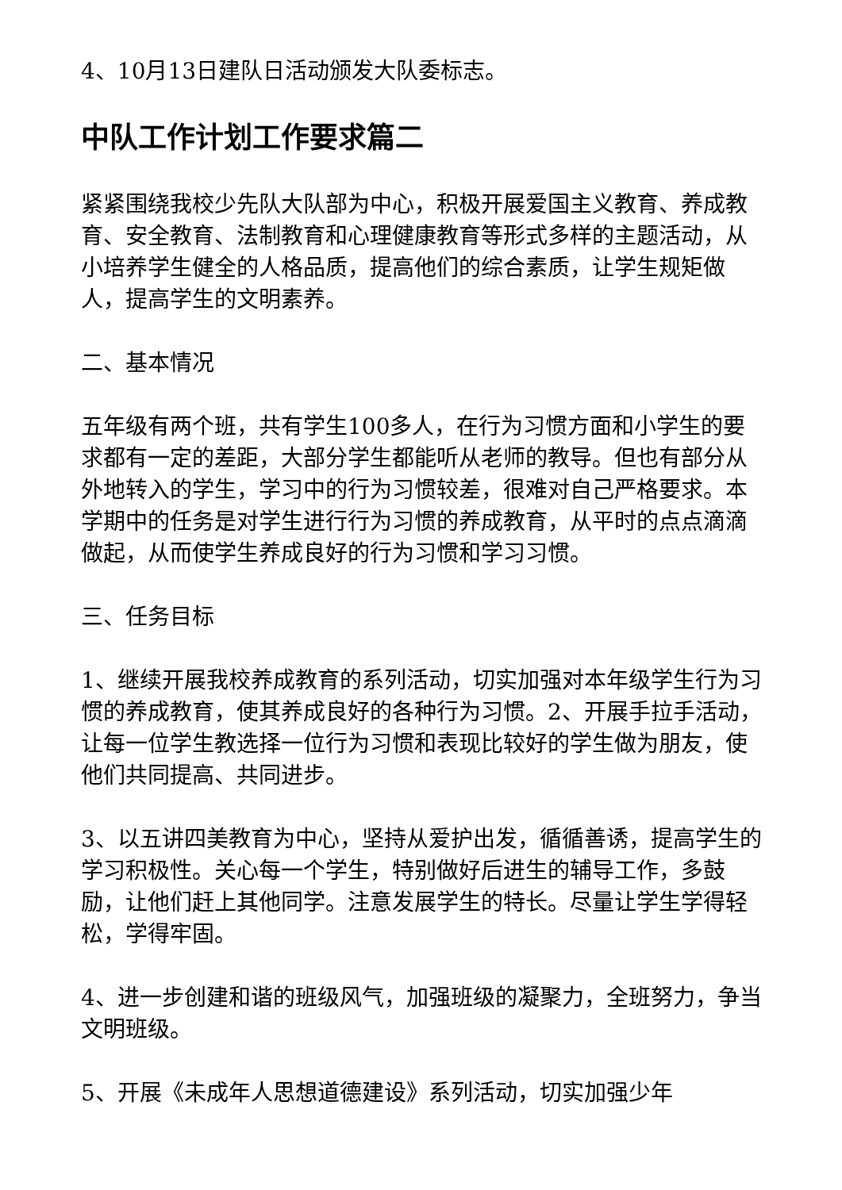4、10月13日建队日活动颁发大队委标志。
中队工作计划工作要求篇二
紧紧围绕我校少先队大队部为中心，积极开展爱国主义教育、养成教育、安全教育、法制教育和心理健康教育等形式多样的主题活动，从小培养学生健全的人格品质，提高他们的综合素质，让学生规矩做人，提高学生的文明素养。
二、基本情况
五年级有两个班，共有学生100多人，在行为习惯方面和小学生的要求都有一定的差距，大部分学生都能听从老师的教导。但也有部分从外地转入的学生，学习中的行为习惯较差，很难对自己严格要求。本学期中的任务是对学生进行行为习惯的养成教育，从平时的点点滴滴做起，从而使学生养成良好的行为习惯和学习习惯。
三、任务目标
1、继续开展我校养成教育的系列活动，切实加强对本年级学生行为习惯的养成教育，使其养成良好的各种行为习惯。2、开展手拉手活动，让每一位学生教选择一位行为习惯和表现比较好的学生做为朋友，使他们共同提高、共同进步。
3、以五讲四美教育为中心，坚持从爱护出发，循循善诱，提高学生的学习积极性。关心每一个学生，特别做好后进生的辅导工作，多鼓励，让他们赶上其他同学。注意发展学生的特长。尽量让学生学得轻松，学得牢固。
4、进一步创建和谐的班级风气，加强班级的凝聚力，全班努力，争当文明班级。
5、开展《未成年人思想道德建设》系列活动，切实加强少年